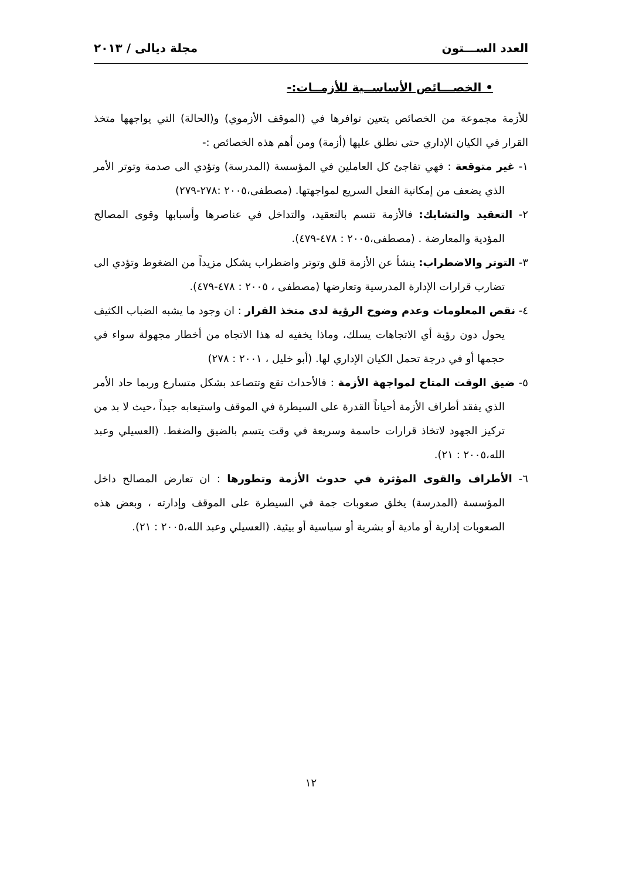العدد الســـتون مجلة ديالى / ٢٠١٣
• الخصـــائص الأساســية للأزمــات:-
للأزمة مجموعة من الخصائص يتعين توافرها في (الموقف الأزموي) و(الحالة) التي يواجهها متخذ القرار في الكيان الإداري حتى نطلق عليها (أزمة) ومن أهم هذه الخصائص :-
١- غير متوقعة : فهي تفاجئ كل العاملين في المؤسسة (المدرسة) وتؤدي الى صدمة وتوتر الأمر الذي يضعف من إمكانية الفعل السريع لمواجهتها. (مصطفى،٢٠٠٥ :٢٧٨-٢٧٩)
٢- التعقيد والتشابك: فالأزمة تتسم بالتعقيد، والتداخل في عناصرها وأسبابها وقوى المصالح المؤدية والمعارضة . (مصطفى،٢٠٠٥ : ٤٧٨-٤٧٩).
٣- التوتر والاضطراب: ينشأ عن الأزمة قلق وتوتر واضطراب يشكل مزيداً من الضغوط وتؤدي الى تضارب قرارات الإدارة المدرسية وتعارضها (مصطفى ، ٢٠٠٥ : ٤٧٨-٤٧٩).
٤- نقص المعلومات وعدم وضوح الرؤية لدى متخذ القرار : ان وجود ما يشبه الضباب الكثيف يحول دون رؤية أي الاتجاهات يسلك، وماذا يخفيه له هذا الاتجاه من أخطار مجهولة سواء في حجمها أو في درجة تحمل الكيان الإداري لها. (أبو خليل ، ٢٠٠١ : ٢٧٨)
٥- ضيق الوقت المتاح لمواجهة الأزمة : فالأحداث تقع وتتصاعد بشكل متسارع وربما حاد الأمر الذي يفقد أطراف الأزمة أحياناً القدرة على السيطرة في الموقف واستيعابه جيداً ،حيث لا بد من تركيز الجهود لاتخاذ قرارات حاسمة وسريعة في وقت يتسم بالضيق والضغط. (العسيلي وعبد الله،٢٠٠٥ : ٢١).
٦- الأطراف والقوى المؤثرة في حدوث الأزمة وتطورها : ان تعارض المصالح داخل المؤسسة (المدرسة) يخلق صعوبات جمة في السيطرة على الموقف وإدارته ، وبعض هذه الصعوبات إدارية أو مادية أو بشرية أو سياسية أو بيئية. (العسيلي وعبد الله،٢٠٠٥ : ٢١).
١٢